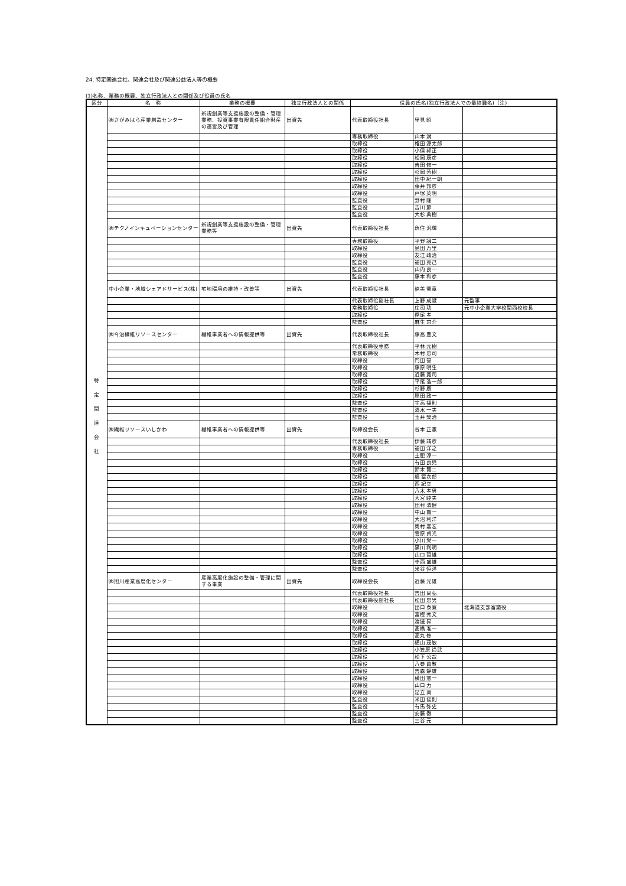24. 特定関連会社、関連会社及び関連公益法人等の概要
(1)名称、業務の概要、独立行政法人との関係及び役員の氏名
| 区分 | 名 称 | 業務の概要 | 独立行政法人との関係 | 役員の氏名(独立行政法人での最終職名)（注) | | |
| --- | --- | --- | --- | --- | --- | --- |
| 特 定 関 連 会 社 | ㈱さがみはら産業創造センター | 新規創業等支援施設の整備・管理業務、投資事業有限責任組合財産の運営及び管理 | 出資先 | 代表取締役社長 | 里見 昭 | |
| | | | | 専務取締役 | 山本 満 | |
| | | | | 取締役 | 権田 源太郎 | |
| | | | | 取締役 | 小俣 邦正 | |
| | | | | 取締役 | 松岡 康彦 | |
| | | | | 取締役 | 吉田 修一 | |
| | | | | 取締役 | 杉岡 芳樹 | |
| | | | | 取締役 | 田中 紀一朗 | |
| | | | | 取締役 | 藤井 邦彦 | |
| | | | | 取締役 | 戸塚 英明 | |
| | | | | 監査役 | 野村 隆 | |
| | | | | 監査役 | 吉川 節 | |
| | | | | 監査役 | 大杉 典樹 | |
| | ㈱テクノインキュベーションセンター | 新規創業等支援施設の整備・管理業務等 | 出資先 | 代表取締役社長 | 魚住 汎輝 | |
| | | | | 専務取締役 | 平野 譲二 | |
| | | | | 取締役 | 島田 万里 | |
| | | | | 取締役 | 友江 政治 | |
| | | | | 監査役 | 福田 克己 | |
| | | | | 監査役 | 山内 良一 | |
| | | | | 監査役 | 藤本 和彦 | |
| | 中小企業・地域シェアドサービス(株) | 宅地環境の維持・改善等 | 出資先 | 代表取締役社長 | 楠美 憲章 | |
| | | | | 代表取締役副社長 | 上野 成斌 | 元監事 |
| | | | | 常務取締役 | 庄司 功 | 元中小企業大学校関西校校長 |
| | | | | 取締役 | 樫尾 孝 | |
| | | | | 監査役 | 麻生 京介 | |
| | ㈱今治繊維リソースセンター | 繊維事業者への情報提供等 | 出資先 | 代表取締役社長 | 藤高 豊文 | |
| | | | | 代表取締役専務 | 平林 元樹 | |
| | | | | 常務取締役 | 木村 忠司 | |
| | | | | 取締役 | 門田 誓 | |
| | | | | 取締役 | 藤原 明生 | |
| | | | | 取締役 | 近藤 寛司 | |
| | | | | 取締役 | 平尾 浩一郎 | |
| | | | | 取締役 | 杉野 廣 | |
| | | | | 取締役 | 原田 政一 | |
| | | | | 監査役 | 宇高 福則 | |
| | | | | 監査役 | 清水 一夫 | |
| | | | | 監査役 | 玉井 榮治 | |
| | ㈱繊維リソースいしかわ | 繊維事業者への情報提供等 | 出資先 | 取締役会長 | 谷本 正憲 | |
| | | | | 代表取締役社長 | 伊藤 靖彦 | |
| | | | | 専務取締役 | 福田 洋之 | |
| | | | | 取締役 | 土肥 淳一 | |
| | | | | 取締役 | 有田 良児 | |
| | | | | 取締役 | 鈴木 賢二 | |
| | | | | 取締役 | 梶 冨次郎 | |
| | | | | 取締役 | 西 紀幸 | |
| | | | | 取締役 | 八木 孝男 | |
| | | | | 取締役 | 大宮 睦夫 | |
| | | | | 取締役 | 田村 清健 | |
| | | | | 取締役 | 中山 賢一 | |
| | | | | 取締役 | 大沼 利洋 | |
| | | | | 取締役 | 奥村 嘉宏 | |
| | | | | 取締役 | 菅原 貞光 | |
| | | | | 取締役 | 小川 栄一 | |
| | | | | 取締役 | 黒川 利明 | |
| | | | | 取締役 | 山口 哲雄 | |
| | | | | 監査役 | 寺西 盛雄 | |
| | | | | 監査役 | 米谷 恒洋 | |
| | ㈱旭川産業高度化センター | 産業高度化施設の整備・管理に関する事業 | 出資先 | 取締役会長 | 近藤 光雄 | |
| | | | | 代表取締役社長 | 吉田 尚弘 | |
| | | | | 代表取締役副社長 | 松田 忠男 | |
| | | | | 取締役 | 出口 泰寛 | 北海道支部審議役 |
| | | | | 取締役 | 富樫 秀文 | |
| | | | | 取締役 | 渡邊 昇 | |
| | | | | 取締役 | 髙橋 准一 | |
| | | | | 取締役 | 高丸 修 | |
| | | | | 取締役 | 横山 茂敏 | |
| | | | | 取締役 | 小笠原 尚武 | |
| | | | | 取締役 | 松下 公哉 | |
| | | | | 取締役 | 八巻 眞覧 | |
| | | | | 取締役 | 吉森 静雄 | |
| | | | | 取締役 | 横田 憲一 | |
| | | | | 取締役 | 山口 力 | |
| | | | | 取締役 | 足立 真 | |
| | | | | 監査役 | 米田 俊則 | |
| | | | | 監査役 | 有馬 弥史 | |
| | | | | 監査役 | 安藤 徹 | |
| | | | | 監査役 | 三谷 元 | |